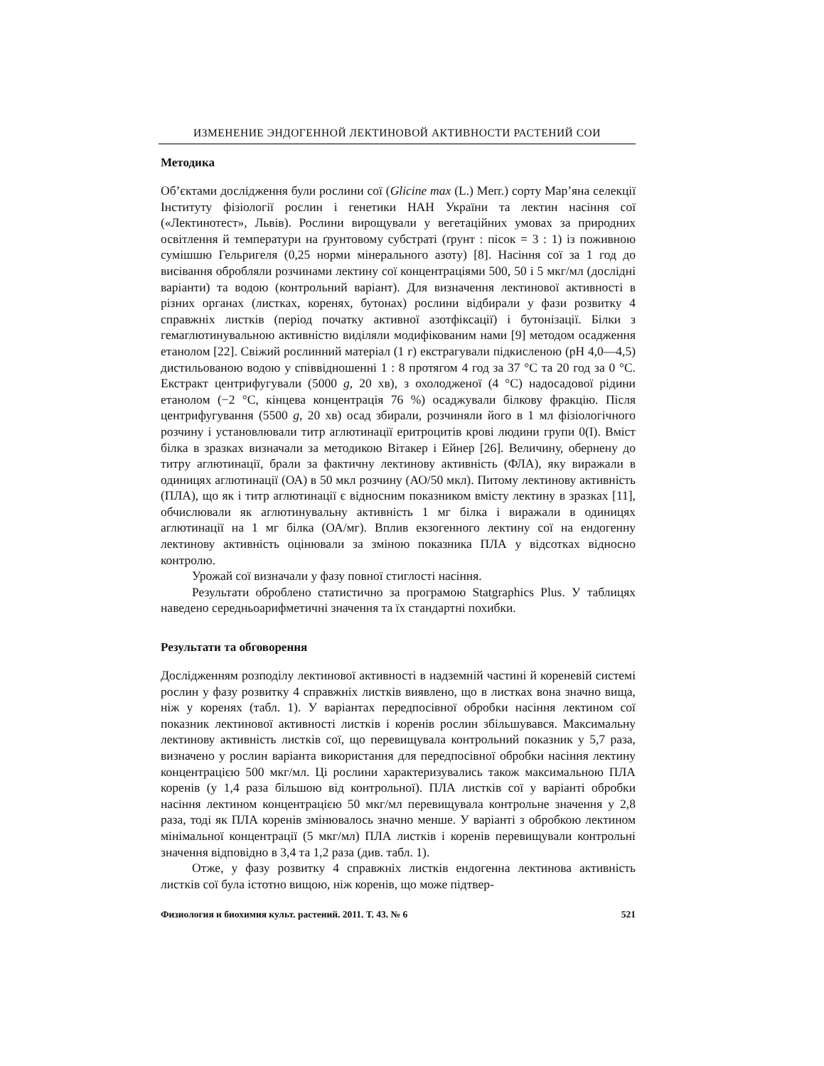ИЗМЕНЕНИЕ ЭНДОГЕННОЙ ЛЕКТИНОВОЙ АКТИВНОСТИ РАСТЕНИЙ СОИ
Методика
Об’єктами дослідження були рослини сої (Glicine max (L.) Merr.) сорту Мар’яна селекції Інституту фізіології рослин і генетики НАН України та лектин насіння сої («Лектинотест», Львів). Рослини вирощували у вегетаційних умовах за природних освітлення й температури на ґрунтовому субстраті (ґрунт : пісок = 3 : 1) із поживною сумішшю Гельригеля (0,25 норми мінерального азоту) [8]. Насіння сої за 1 год до висівання обробляли розчинами лектину сої концентраціями 500, 50 і 5 мкг/мл (дослідні варіанти) та водою (контрольний варіант). Для визначення лектинової активності в різних органах (листках, коренях, бутонах) рослини відбирали у фази розвитку 4 справжніх листків (період початку активної азотфіксації) і бутонізації. Білки з гемаглютинувальною активністю виділяли модифікованим нами [9] методом осадження етанолом [22]. Свіжий рослинний матеріал (1 г) екстрагували підкисленою (рН 4,0—4,5) дистильованою водою у співвідношенні 1 : 8 протягом 4 год за 37 °С та 20 год за 0 °С. Екстракт центрифугували (5000 g, 20 хв), з охолодженої (4 °С) надосадової рідини етанолом (−2 °С, кінцева концентрація 76 %) осаджували білкову фракцію. Після центрифугування (5500 g, 20 хв) осад збирали, розчиняли його в 1 мл фізіологічного розчину і установлювали титр аглютинації еритроцитів крові людини групи 0(I). Вміст білка в зразках визначали за методикою Вітакер і Ейнер [26]. Величину, обернену до титру аглютинації, брали за фактичну лектинову активність (ФЛА), яку виражали в одиницях аглютинації (ОА) в 50 мкл розчину (АО/50 мкл). Питому лектинову активність (ПЛА), що як і титр аглютинації є відносним показником вмісту лектину в зразках [11], обчислювали як аглютинувальну активність 1 мг білка і виражали в одиницях аглютинації на 1 мг білка (ОА/мг). Вплив екзогенного лектину сої на ендогенну лектинову активність оцінювали за зміною показника ПЛА у відсотках відносно контролю.
Урожай сої визначали у фазу повної стиглості насіння.
Результати оброблено статистично за програмою Statgraphics Plus. У таблицях наведено середньоарифметичні значення та їх стандартні похибки.
Результати та обговорення
Дослідженням розподілу лектинової активності в надземній частині й кореневій системі рослин у фазу розвитку 4 справжніх листків виявлено, що в листках вона значно вища, ніж у коренях (табл. 1). У варіантах передпосівної обробки насіння лектином сої показник лектинової активності листків і коренів рослин збільшувався. Максимальну лектинову активність листків сої, що перевищувала контрольний показник у 5,7 раза, визначено у рослин варіанта використання для передпосівної обробки насіння лектину концентрацією 500 мкг/мл. Ці рослини характеризувались також максимальною ПЛА коренів (у 1,4 раза більшою від контрольної). ПЛА листків сої у варіанті обробки насіння лектином концентрацією 50 мкг/мл перевищувала контрольне значення у 2,8 раза, тоді як ПЛА коренів змінювалось значно менше. У варіанті з обробкою лектином мінімальної концентрації (5 мкг/мл) ПЛА листків і коренів перевищували контрольні значення відповідно в 3,4 та 1,2 раза (див. табл. 1).
Отже, у фазу розвитку 4 справжніх листків ендогенна лектинова активність листків сої була істотно вищою, ніж коренів, що може підтвер-
Физиология и биохимия культ. растений. 2011. Т. 43. № 6 521